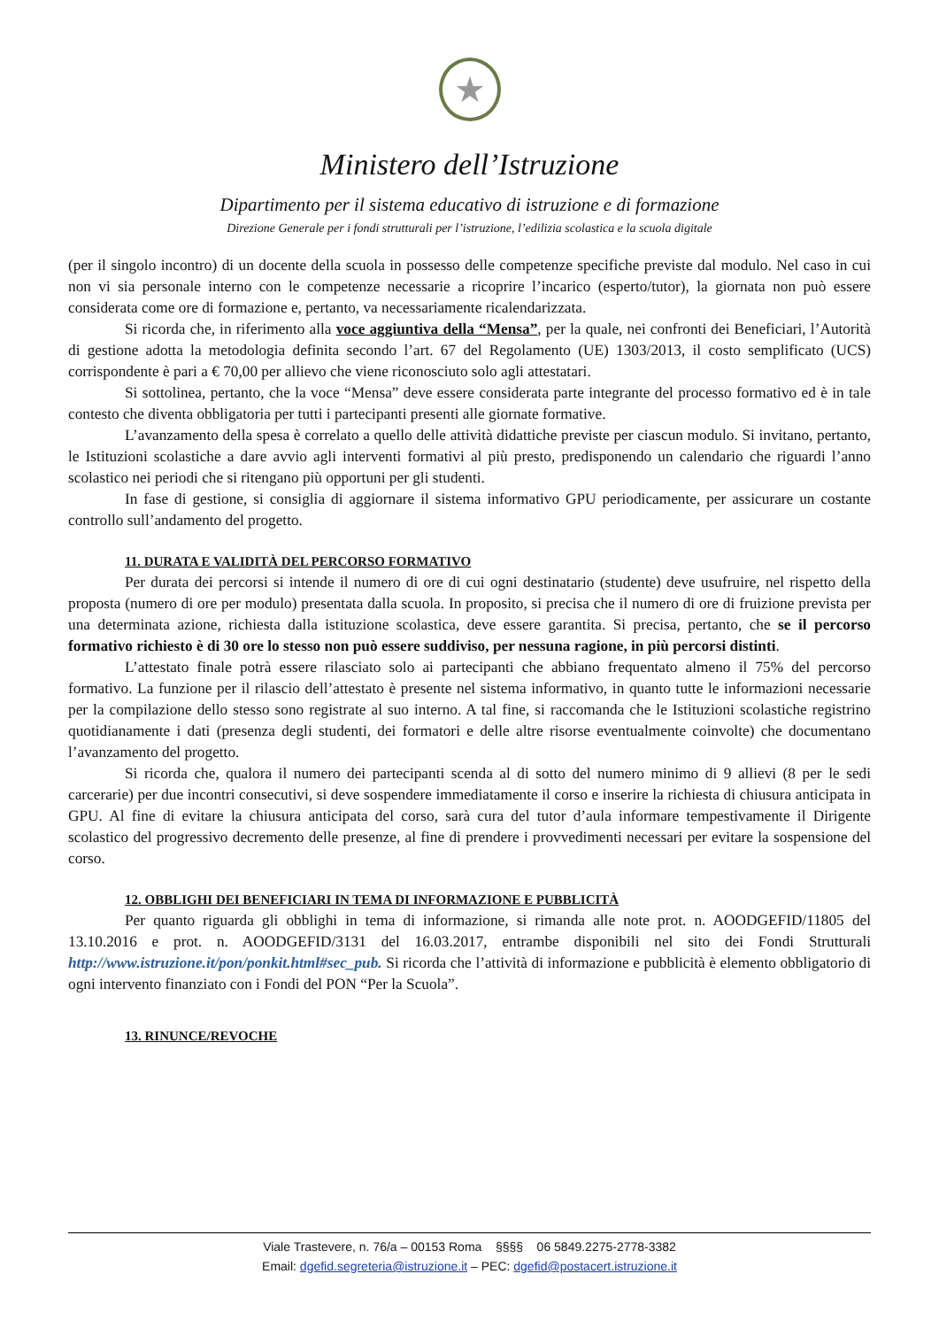★
Ministero dell’Istruzione
Dipartimento per il sistema educativo di istruzione e di formazione
Direzione Generale per i fondi strutturali per l’istruzione, l’edilizia scolastica e la scuola digitale
(per il singolo incontro) di un docente della scuola in possesso delle competenze specifiche previste dal modulo. Nel caso in cui non vi sia personale interno con le competenze necessarie a ricoprire l’incarico (esperto/tutor), la giornata non può essere considerata come ore di formazione e, pertanto, va necessariamente ricalendarizzata.
Si ricorda che, in riferimento alla voce aggiuntiva della “Mensa”, per la quale, nei confronti dei Beneficiari, l’Autorità di gestione adotta la metodologia definita secondo l’art. 67 del Regolamento (UE) 1303/2013, il costo semplificato (UCS) corrispondente è pari a € 70,00 per allievo che viene riconosciuto solo agli attestatari.
Si sottolinea, pertanto, che la voce “Mensa” deve essere considerata parte integrante del processo formativo ed è in tale contesto che diventa obbligatoria per tutti i partecipanti presenti alle giornate formative.
L’avanzamento della spesa è correlato a quello delle attività didattiche previste per ciascun modulo. Si invitano, pertanto, le Istituzioni scolastiche a dare avvio agli interventi formativi al più presto, predisponendo un calendario che riguardi l’anno scolastico nei periodi che si ritengano più opportuni per gli studenti.
In fase di gestione, si consiglia di aggiornare il sistema informativo GPU periodicamente, per assicurare un costante controllo sull’andamento del progetto.
11. DURATA E VALIDITÀ DEL PERCORSO FORMATIVO
Per durata dei percorsi si intende il numero di ore di cui ogni destinatario (studente) deve usufruire, nel rispetto della proposta (numero di ore per modulo) presentata dalla scuola. In proposito, si precisa che il numero di ore di fruizione prevista per una determinata azione, richiesta dalla istituzione scolastica, deve essere garantita. Si precisa, pertanto, che se il percorso formativo richiesto è di 30 ore lo stesso non può essere suddiviso, per nessuna ragione, in più percorsi distinti.
L’attestato finale potrà essere rilasciato solo ai partecipanti che abbiano frequentato almeno il 75% del percorso formativo. La funzione per il rilascio dell’attestato è presente nel sistema informativo, in quanto tutte le informazioni necessarie per la compilazione dello stesso sono registrate al suo interno. A tal fine, si raccomanda che le Istituzioni scolastiche registrino quotidianamente i dati (presenza degli studenti, dei formatori e delle altre risorse eventualmente coinvolte) che documentano l’avanzamento del progetto.
Si ricorda che, qualora il numero dei partecipanti scenda al di sotto del numero minimo di 9 allievi (8 per le sedi carcerarie) per due incontri consecutivi, si deve sospendere immediatamente il corso e inserire la richiesta di chiusura anticipata in GPU. Al fine di evitare la chiusura anticipata del corso, sarà cura del tutor d’aula informare tempestivamente il Dirigente scolastico del progressivo decremento delle presenze, al fine di prendere i provvedimenti necessari per evitare la sospensione del corso.
12. OBBLIGHI DEI BENEFICIARI IN TEMA DI INFORMAZIONE E PUBBLICITÀ
Per quanto riguarda gli obblighi in tema di informazione, si rimanda alle note prot. n. AOODGEFID/11805 del 13.10.2016 e prot. n. AOODGEFID/3131 del 16.03.2017, entrambe disponibili nel sito dei Fondi Strutturali http://www.istruzione.it/pon/ponkit.html#sec_pub. Si ricorda che l’attività di informazione e pubblicità è elemento obbligatorio di ogni intervento finanziato con i Fondi del PON “Per la Scuola”.
13. RINUNCE/REVOCHE
Viale Trastevere, n. 76/a – 00153 Roma §§§§ 06 5849.2275-2778-3382
Email: dgefid.segreteria@istruzione.it – PEC: dgefid@postacert.istruzione.it